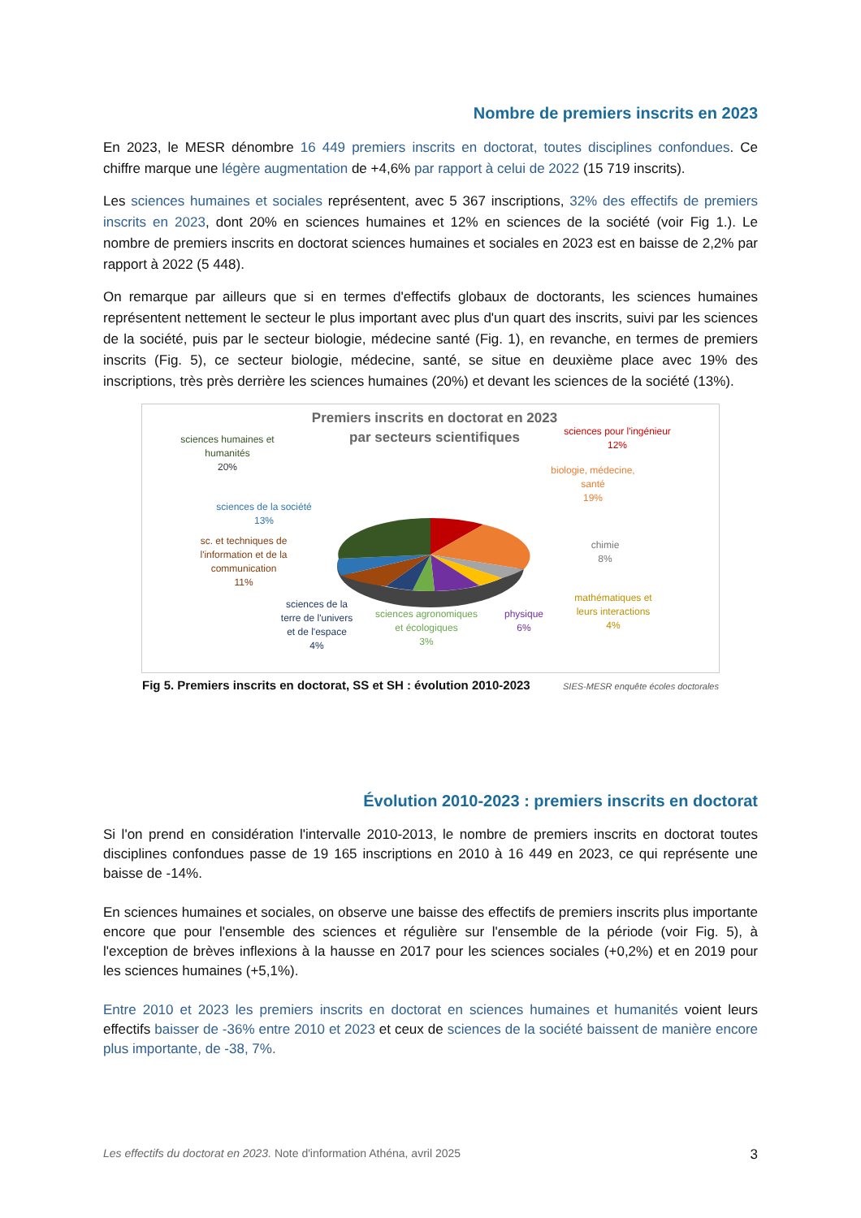Nombre de premiers inscrits en 2023
En 2023, le MESR dénombre 16 449 premiers inscrits en doctorat, toutes disciplines confondues. Ce chiffre marque une légère augmentation de +4,6% par rapport à celui de 2022 (15 719 inscrits).
Les sciences humaines et sociales représentent, avec 5 367 inscriptions, 32% des effectifs de premiers inscrits en 2023, dont 20% en sciences humaines et 12% en sciences de la société (voir Fig 1.). Le nombre de premiers inscrits en doctorat sciences humaines et sociales en 2023 est en baisse de 2,2% par rapport à 2022 (5 448).
On remarque par ailleurs que si en termes d'effectifs globaux de doctorants, les sciences humaines représentent nettement le secteur le plus important avec plus d'un quart des inscrits, suivi par les sciences de la société, puis par le secteur biologie, médecine santé (Fig. 1), en revanche, en termes de premiers inscrits (Fig. 5), ce secteur biologie, médecine, santé, se situe en deuxième place avec 19% des inscriptions, très près derrière les sciences humaines (20%) et devant les sciences de la société (13%).
Premiers inscrits en doctorat en 2023
par secteurs scientifiques
sciences humaines et
humanités
20%
sciences pour l'ingénieur
12%
sciences de la société
13%
biologie, médecine,
santé
19%
sc. et techniques de
l'information et de la
communication
11%
chimie
8%
sciences de la
terre de l'univers
et de l'espace
4%
sciences agronomiques
et écologiques
3%
physique
6%
mathématiques et
leurs interactions
4%
Fig 5. Premiers inscrits en doctorat, SS et SH : évolution 2010-2023 SIES-MESR enquête écoles doctorales
Évolution 2010-2023 : premiers inscrits en doctorat
Si l'on prend en considération l'intervalle 2010-2013, le nombre de premiers inscrits en doctorat toutes disciplines confondues passe de 19 165 inscriptions en 2010 à 16 449 en 2023, ce qui représente une baisse de -14%.
En sciences humaines et sociales, on observe une baisse des effectifs de premiers inscrits plus importante encore que pour l'ensemble des sciences et régulière sur l'ensemble de la période (voir Fig. 5), à l'exception de brèves inflexions à la hausse en 2017 pour les sciences sociales (+0,2%) et en 2019 pour les sciences humaines (+5,1%).
Entre 2010 et 2023 les premiers inscrits en doctorat en sciences humaines et humanités voient leurs effectifs baisser de -36% entre 2010 et 2023 et ceux de sciences de la société baissent de manière encore plus importante, de -38, 7%.
Les effectifs du doctorat en 2023. Note d'information Athéna, avril 2025 3